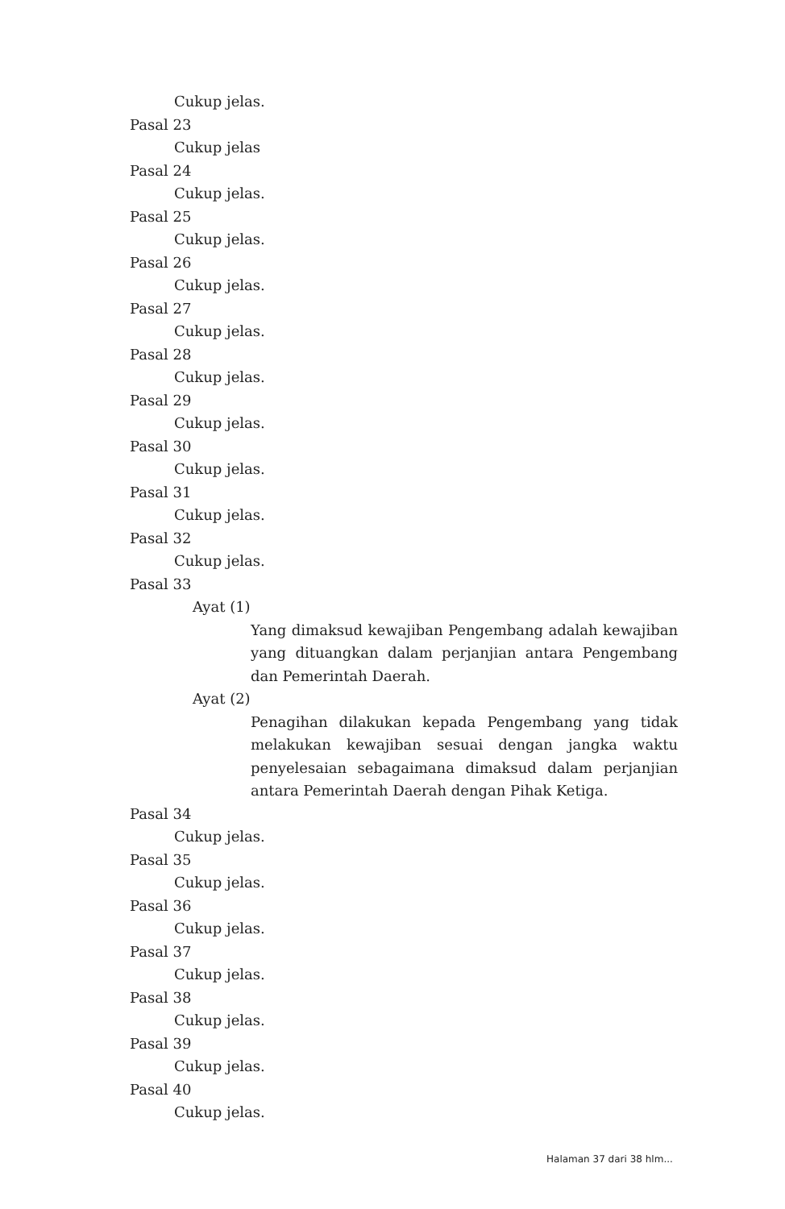Cukup jelas.
Pasal 23
Cukup jelas
Pasal 24
Cukup jelas.
Pasal 25
Cukup jelas.
Pasal 26
Cukup jelas.
Pasal 27
Cukup jelas.
Pasal 28
Cukup jelas.
Pasal 29
Cukup jelas.
Pasal 30
Cukup jelas.
Pasal 31
Cukup jelas.
Pasal 32
Cukup jelas.
Pasal 33
Ayat (1)
Yang dimaksud kewajiban Pengembang adalah kewajiban yang dituangkan dalam perjanjian antara Pengembang dan Pemerintah Daerah.
Ayat (2)
Penagihan dilakukan kepada Pengembang yang tidak melakukan kewajiban sesuai dengan jangka waktu penyelesaian sebagaimana dimaksud dalam perjanjian antara Pemerintah Daerah dengan Pihak Ketiga.
Pasal 34
Cukup jelas.
Pasal 35
Cukup jelas.
Pasal 36
Cukup jelas.
Pasal 37
Cukup jelas.
Pasal 38
Cukup jelas.
Pasal 39
Cukup jelas.
Pasal 40
Cukup jelas.
Halaman 37 dari 38 hlm...